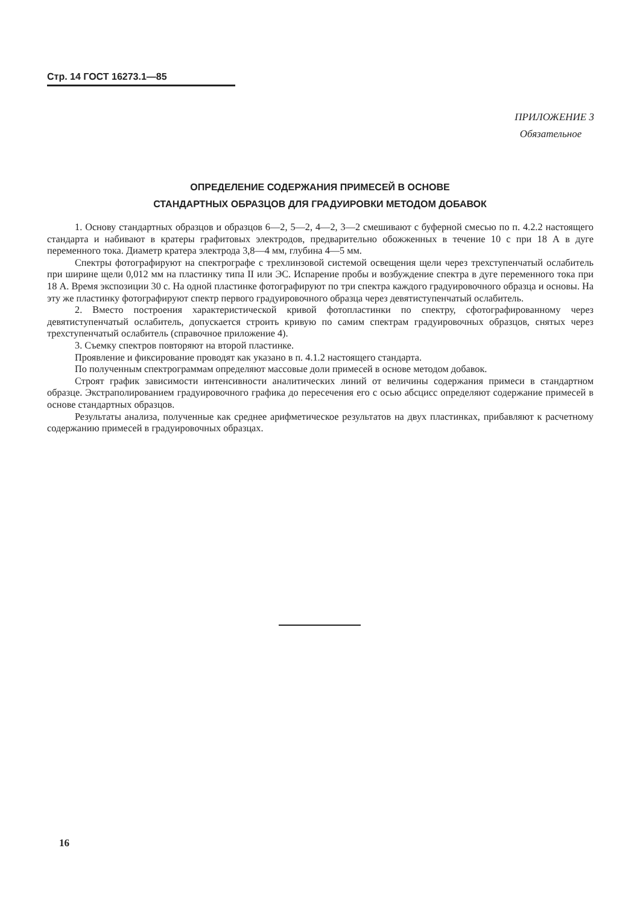Стр. 14 ГОСТ 16273.1—85
ПРИЛОЖЕНИЕ 3
Обязательное
ОПРЕДЕЛЕНИЕ СОДЕРЖАНИЯ ПРИМЕСЕЙ В ОСНОВЕ
СТАНДАРТНЫХ ОБРАЗЦОВ ДЛЯ ГРАДУИРОВКИ МЕТОДОМ ДОБАВОК
1. Основу стандартных образцов и образцов 6—2, 5—2, 4—2, 3—2 смешивают с буферной смесью по п. 4.2.2 настоящего стандарта и набивают в кратеры графитовых электродов, предварительно обожженных в течение 10 с при 18 А в дуге переменного тока. Диаметр кратера электрода 3,8—4 мм, глубина 4—5 мм.
Спектры фотографируют на спектрографе с трехлинзовой системой освещения щели через трехступенчатый ослабитель при ширине щели 0,012 мм на пластинку типа II или ЭС. Испарение пробы и возбуждение спектра в дуге переменного тока при 18 А. Время экспозиции 30 с. На одной пластинке фотографируют по три спектра каждого градуировочного образца и основы. На эту же пластинку фотографируют спектр первого градуировочного образца через девятиступенчатый ослабитель.
2. Вместо построения характеристической кривой фотопластинки по спектру, сфотографированному через девятиступенчатый ослабитель, допускается строить кривую по самим спектрам градуировочных образцов, снятых через трехступенчатый ослабитель (справочное приложение 4).
3. Съемку спектров повторяют на второй пластинке.
Проявление и фиксирование проводят как указано в п. 4.1.2 настоящего стандарта.
По полученным спектрограммам определяют массовые доли примесей в основе методом добавок.
Строят график зависимости интенсивности аналитических линий от величины содержания примеси в стандартном образце. Экстраполированием градуировочного графика до пересечения его с осью абсцисс определяют содержание примесей в основе стандартных образцов.
Результаты анализа, полученные как среднее арифметическое результатов на двух пластинках, прибавляют к расчетному содержанию примесей в градуировочных образцах.
16